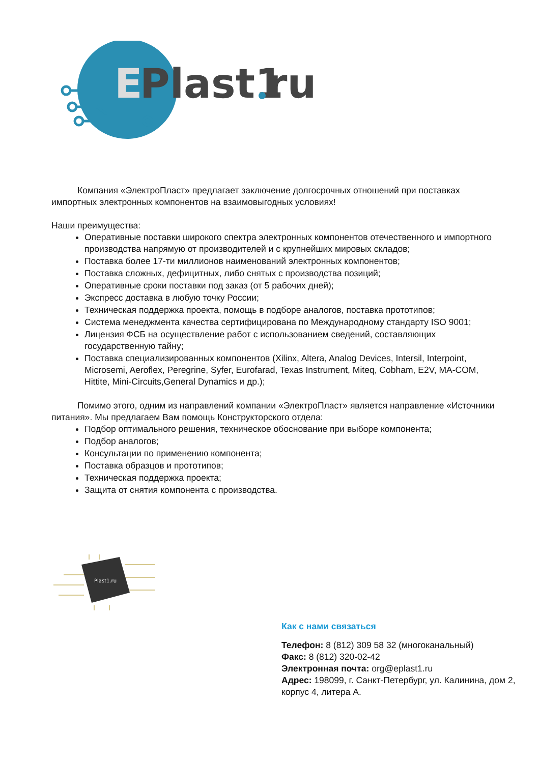E
Plast1
ru
Компания «ЭлектроПласт» предлагает заключение долгосрочных отношений при поставках импортных электронных компонентов на взаимовыгодных условиях!
Наши преимущества:
Оперативные поставки широкого спектра электронных компонентов отечественного и импортного производства напрямую от производителей и с крупнейших мировых складов;
Поставка более 17-ти миллионов наименований электронных компонентов;
Поставка сложных, дефицитных, либо снятых с производства позиций;
Оперативные сроки поставки под заказ (от 5 рабочих дней);
Экспресс доставка в любую точку России;
Техническая поддержка проекта, помощь в подборе аналогов, поставка прототипов;
Система менеджмента качества сертифицирована по Международному стандарту ISO 9001;
Лицензия ФСБ на осуществление работ с использованием сведений, составляющих государственную тайну;
Поставка специализированных компонентов (Xilinx, Altera, Analog Devices, Intersil, Interpoint, Microsemi, Aeroflex, Peregrine, Syfer, Eurofarad, Texas Instrument, Miteq, Cobham, E2V, MA-COM, Hittite, Mini-Circuits,General Dynamics и др.);
Помимо этого, одним из направлений компании «ЭлектроПласт» является направление «Источники питания». Мы предлагаем Вам помощь Конструкторского отдела:
Подбор оптимального решения, техническое обоснование при выборе компонента;
Подбор аналогов;
Консультации по применению компонента;
Поставка образцов и прототипов;
Техническая поддержка проекта;
Защита от снятия компонента с производства.
Plast1.ru
Как с нами связаться
Телефон: 8 (812) 309 58 32 (многоканальный)
Факс: 8 (812) 320-02-42
Электронная почта: org@eplast1.ru
Адрес: 198099, г. Санкт-Петербург, ул. Калинина, дом 2, корпус 4, литера А.